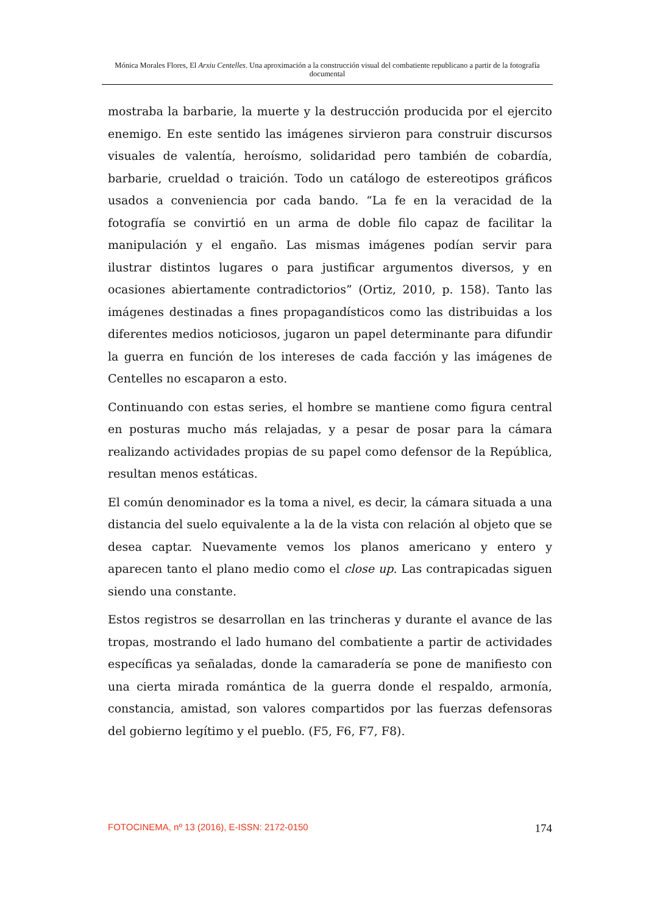Mónica Morales Flores, El Arxiu Centelles. Una aproximación a la construcción visual del combatiente republicano a partir de la fotografía documental
mostraba la barbarie, la muerte y la destrucción producida por el ejercito enemigo. En este sentido las imágenes sirvieron para construir discursos visuales de valentía, heroísmo, solidaridad pero también de cobardía, barbarie, crueldad o traición. Todo un catálogo de estereotipos gráficos usados a conveniencia por cada bando. “La fe en la veracidad de la fotografía se convirtió en un arma de doble filo capaz de facilitar la manipulación y el engaño. Las mismas imágenes podían servir para ilustrar distintos lugares o para justificar argumentos diversos, y en ocasiones abiertamente contradictorios” (Ortiz, 2010, p. 158). Tanto las imágenes destinadas a fines propagandísticos como las distribuidas a los diferentes medios noticiosos, jugaron un papel determinante para difundir la guerra en función de los intereses de cada facción y las imágenes de Centelles no escaparon a esto.
Continuando con estas series, el hombre se mantiene como figura central en posturas mucho más relajadas, y a pesar de posar para la cámara realizando actividades propias de su papel como defensor de la República, resultan menos estáticas.
El común denominador es la toma a nivel, es decir, la cámara situada a una distancia del suelo equivalente a la de la vista con relación al objeto que se desea captar. Nuevamente vemos los planos americano y entero y aparecen tanto el plano medio como el close up. Las contrapicadas siguen siendo una constante.
Estos registros se desarrollan en las trincheras y durante el avance de las tropas, mostrando el lado humano del combatiente a partir de actividades específicas ya señaladas, donde la camaradería se pone de manifiesto con una cierta mirada romántica de la guerra donde el respaldo, armonía, constancia, amistad, son valores compartidos por las fuerzas defensoras del gobierno legítimo y el pueblo. (F5, F6, F7, F8).
FOTOCINEMA, nº 13 (2016), E-ISSN: 2172-0150 174